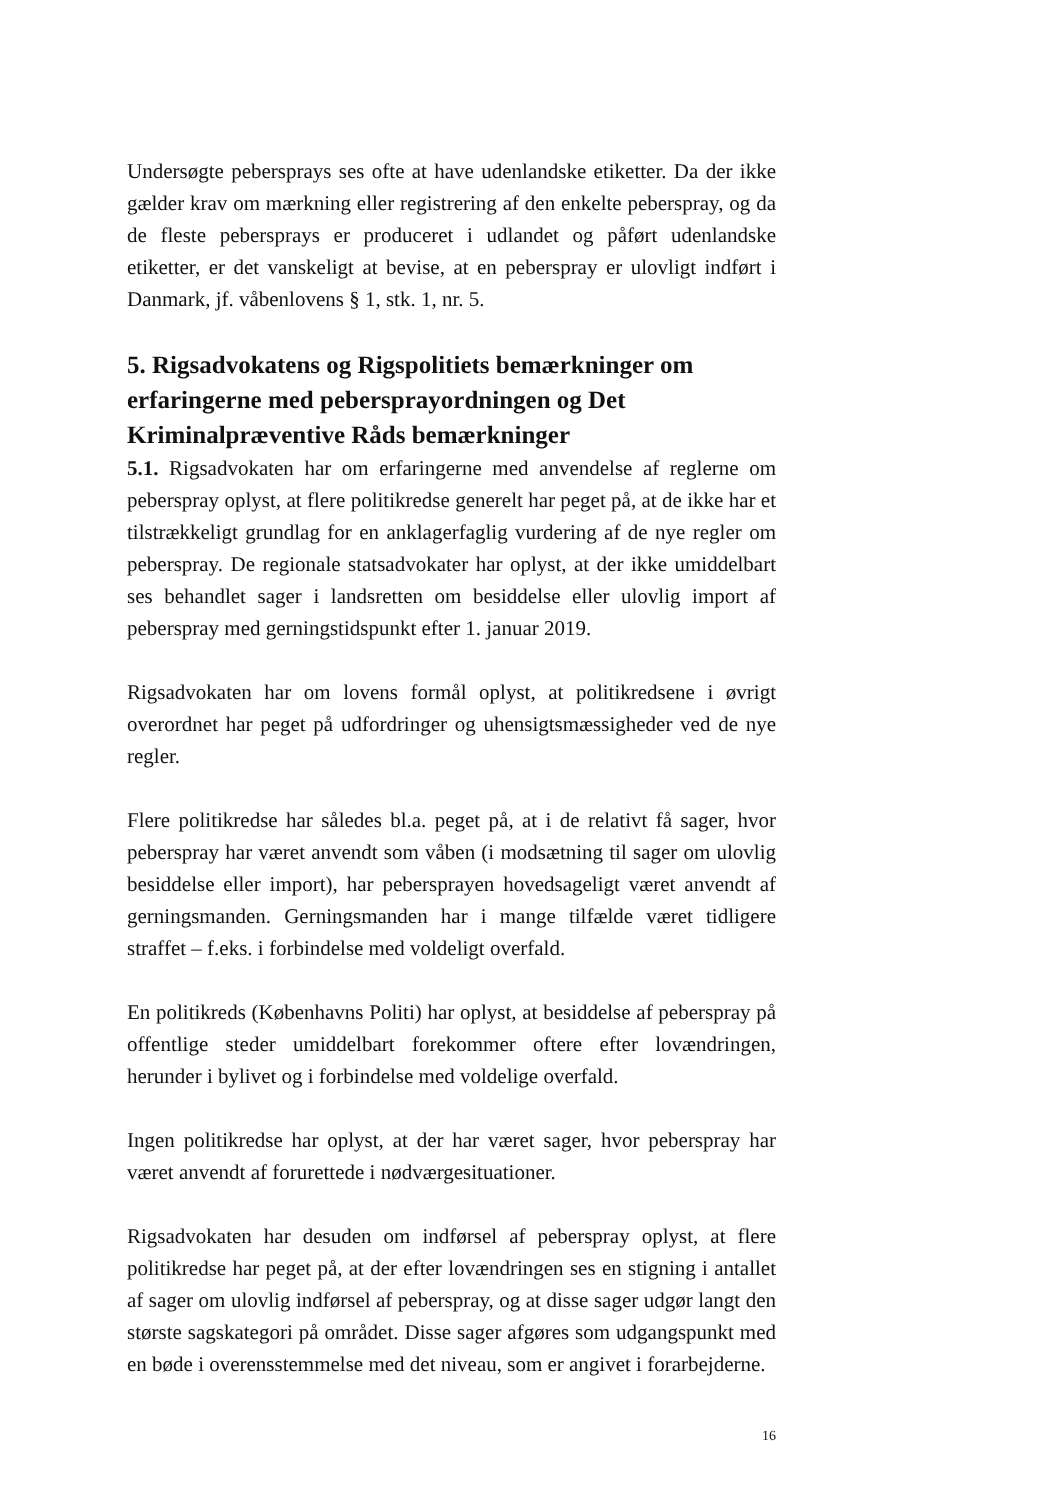Undersøgte pebersprays ses ofte at have udenlandske etiketter. Da der ikke gælder krav om mærkning eller registrering af den enkelte peberspray, og da de fleste pebersprays er produceret i udlandet og påført udenlandske etiketter, er det vanskeligt at bevise, at en peberspray er ulovligt indført i Danmark, jf. våbenlovens § 1, stk. 1, nr. 5.
5. Rigsadvokatens og Rigspolitiets bemærkninger om erfaringerne med peberspray­ordningen og Det Kriminalpræventive Råds bemærkninger
5.1. Rigsadvokaten har om erfaringerne med anvendelse af reglerne om peberspray oplyst, at flere politikredse generelt har peget på, at de ikke har et tilstrækkeligt grundlag for en anklagerfaglig vurdering af de nye regler om peberspray. De regionale statsadvokater har oplyst, at der ikke umiddelbart ses behandlet sager i landsretten om besiddelse eller ulovlig import af peberspray med gerningstidspunkt efter 1. januar 2019.
Rigsadvokaten har om lovens formål oplyst, at politikredsene i øvrigt overordnet har peget på udfordringer og uhensigtsmæssigheder ved de nye regler.
Flere politikredse har således bl.a. peget på, at i de relativt få sager, hvor peberspray har været anvendt som våben (i modsætning til sager om ulovlig besiddelse eller import), har pebersprayen hovedsageligt været anvendt af gerningsmanden. Gerningsmanden har i mange tilfælde været tidligere straffet – f.eks. i forbindelse med voldeligt overfald.
En politikreds (Københavns Politi) har oplyst, at besiddelse af peberspray på offentlige steder umiddelbart forekommer oftere efter lovændringen, herunder i bylivet og i forbindelse med voldelige overfald.
Ingen politikredse har oplyst, at der har været sager, hvor peberspray har været anvendt af forurettede i nødværgesituationer.
Rigsadvokaten har desuden om indførsel af peberspray oplyst, at flere politikredse har peget på, at der efter lovændringen ses en stigning i antallet af sager om ulovlig indførsel af peberspray, og at disse sager udgør langt den største sagskategori på området. Disse sager afgøres som udgangspunkt med en bøde i overensstemmelse med det niveau, som er angivet i forarbejderne.
16